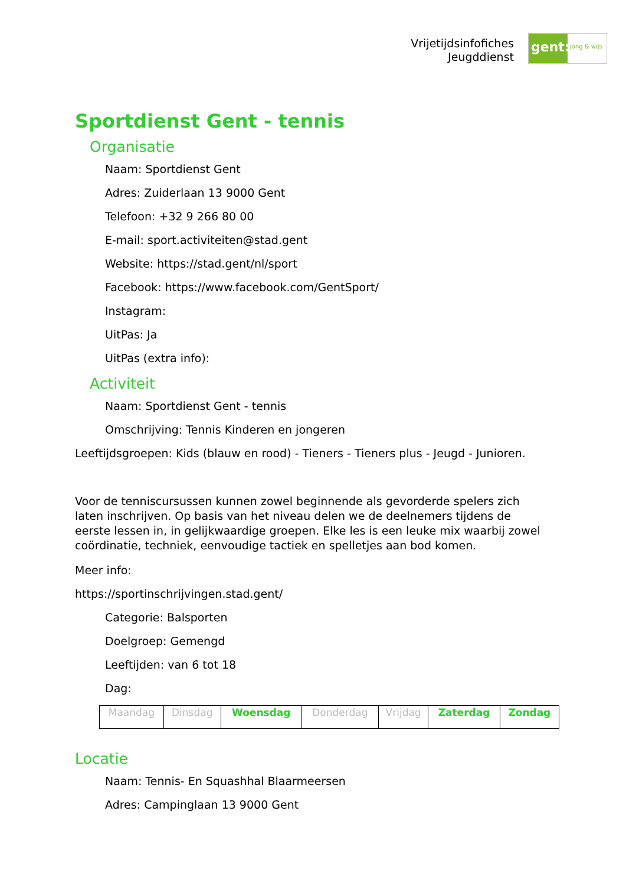Vrijetijdsinfofiches
Jeugddienst
gent:
jong & wijs
Sportdienst Gent - tennis
Organisatie
Naam: Sportdienst Gent
Adres: Zuiderlaan 13 9000 Gent
Telefoon: +32 9 266 80 00
E-mail: sport.activiteiten@stad.gent
Website: https://stad.gent/nl/sport
Facebook: https://www.facebook.com/GentSport/
Instagram:
UitPas: Ja
UitPas (extra info):
Activiteit
Naam: Sportdienst Gent - tennis
Omschrijving: Tennis Kinderen en jongeren
Leeftijdsgroepen: Kids (blauw en rood) - Tieners - Tieners plus - Jeugd - Junioren.
Voor de tenniscursussen kunnen zowel beginnende als gevorderde spelers zich laten inschrijven. Op basis van het niveau delen we de deelnemers tijdens de eerste lessen in, in gelijkwaardige groepen. Elke les is een leuke mix waarbij zowel coördinatie, techniek, eenvoudige tactiek en spelletjes aan bod komen.
Meer info:
https://sportinschrijvingen.stad.gent/
Categorie: Balsporten
Doelgroep: Gemengd
Leeftijden: van 6 tot 18
Dag:
| Maandag | Dinsdag | Woensdag | Donderdag | Vrijdag | Zaterdag | Zondag |
Locatie
Naam: Tennis- En Squashhal Blaarmeersen
Adres: Campinglaan 13 9000 Gent